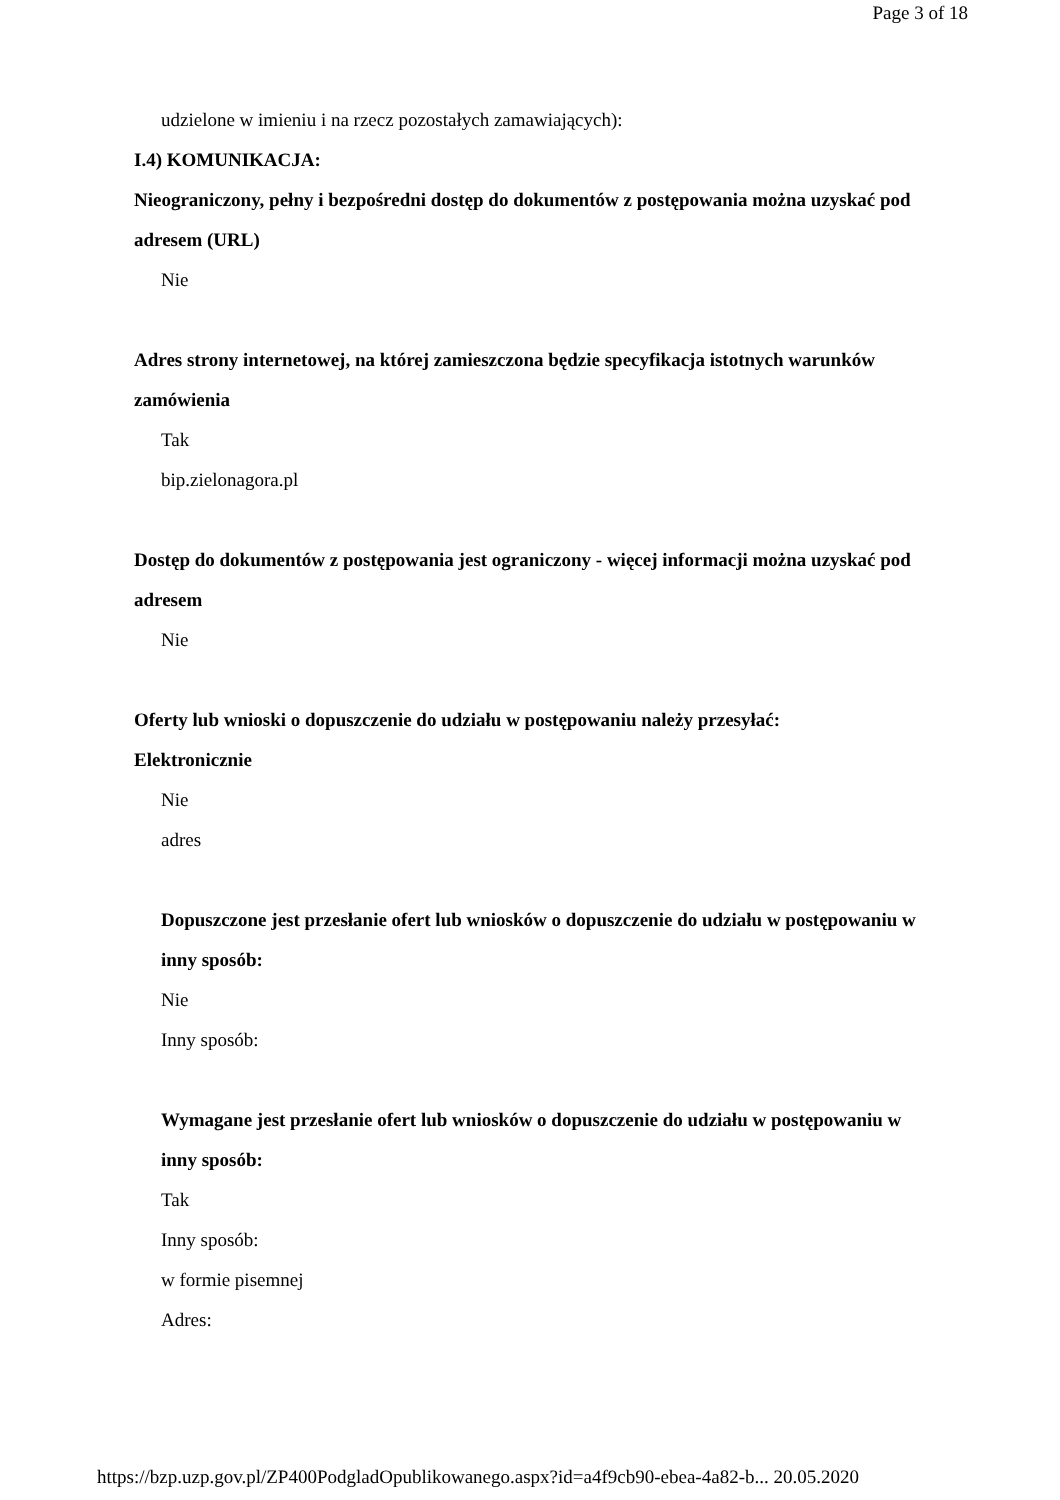Page 3 of 18
udzielone w imieniu i na rzecz pozostałych zamawiających):
I.4) KOMUNIKACJA:
Nieograniczony, pełny i bezpośredni dostęp do dokumentów z postępowania można uzyskać pod adresem (URL)
Nie
Adres strony internetowej, na której zamieszczona będzie specyfikacja istotnych warunków zamówienia
Tak
bip.zielonagora.pl
Dostęp do dokumentów z postępowania jest ograniczony - więcej informacji można uzyskać pod adresem
Nie
Oferty lub wnioski o dopuszczenie do udziału w postępowaniu należy przesyłać:
Elektronicznie
Nie
adres
Dopuszczone jest przesłanie ofert lub wniosków o dopuszczenie do udziału w postępowaniu w inny sposób:
Nie
Inny sposób:
Wymagane jest przesłanie ofert lub wniosków o dopuszczenie do udziału w postępowaniu w inny sposób:
Tak
Inny sposób:
w formie pisemnej
Adres:
https://bzp.uzp.gov.pl/ZP400PodgladOpublikowanego.aspx?id=a4f9cb90-ebea-4a82-b... 20.05.2020